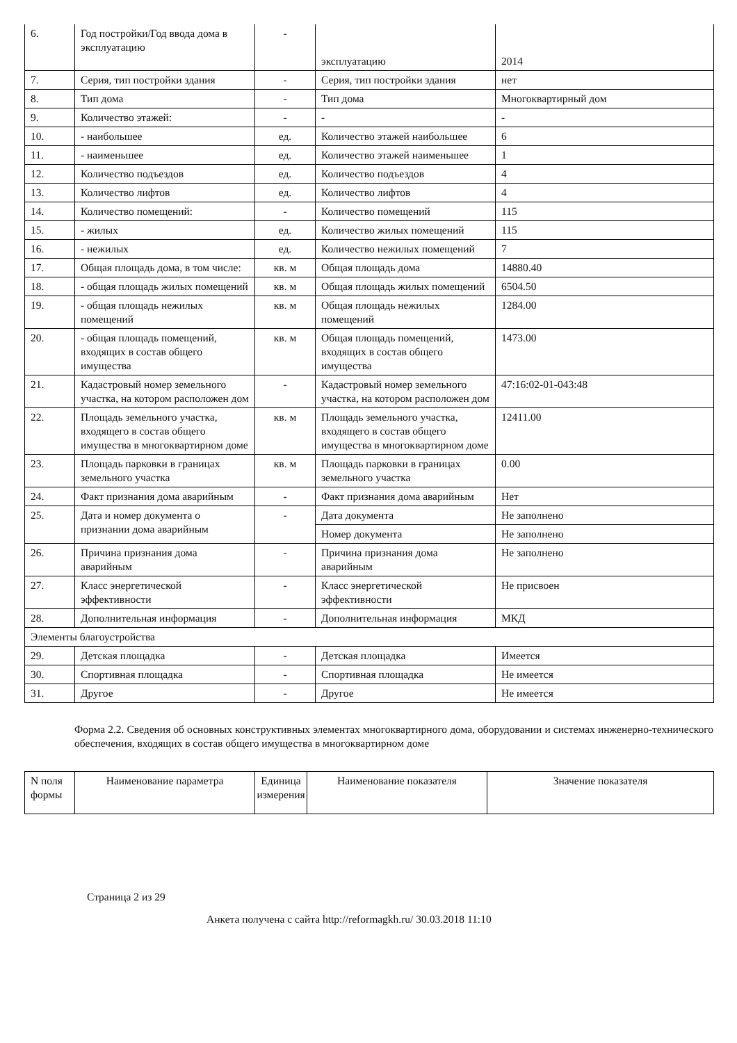| 6. | Год постройки/Год ввода дома в эксплуатацию | - | эксплуатацию | 2014 |
| 7. | Серия, тип постройки здания | - | Серия, тип постройки здания | нет |
| 8. | Тип дома | - | Тип дома | Многоквартирный дом |
| 9. | Количество этажей: | - | - | - |
| 10. | - наибольшее | ед. | Количество этажей наибольшее | 6 |
| 11. | - наименьшее | ед. | Количество этажей наименьшее | 1 |
| 12. | Количество подъездов | ед. | Количество подъездов | 4 |
| 13. | Количество лифтов | ед. | Количество лифтов | 4 |
| 14. | Количество помещений: | - | Количество помещений | 115 |
| 15. | - жилых | ед. | Количество жилых помещений | 115 |
| 16. | - нежилых | ед. | Количество нежилых помещений | 7 |
| 17. | Общая площадь дома, в том числе: | кв. м | Общая площадь дома | 14880.40 |
| 18. | - общая площадь жилых помещений | кв. м | Общая площадь жилых помещений | 6504.50 |
| 19. | - общая площадь нежилых помещений | кв. м | Общая площадь нежилых помещений | 1284.00 |
| 20. | - общая площадь помещений, входящих в состав общего имущества | кв. м | Общая площадь помещений, входящих в состав общего имущества | 1473.00 |
| 21. | Кадастровый номер земельного участка, на котором расположен дом | - | Кадастровый номер земельного участка, на котором расположен дом | 47:16:02-01-043:48 |
| 22. | Площадь земельного участка, входящего в состав общего имущества в многоквартирном доме | кв. м | Площадь земельного участка, входящего в состав общего имущества в многоквартирном доме | 12411.00 |
| 23. | Площадь парковки в границах земельного участка | кв. м | Площадь парковки в границах земельного участка | 0.00 |
| 24. | Факт признания дома аварийным | - | Факт признания дома аварийным | Нет |
| 25. | Дата и номер документа о признании дома аварийным | - | Дата документа | Не заполнено |
| | | | Номер документа | Не заполнено |
| 26. | Причина признания дома аварийным | - | Причина признания дома аварийным | Не заполнено |
| 27. | Класс энергетической эффективности | - | Класс энергетической эффективности | Не присвоен |
| 28. | Дополнительная информация | - | Дополнительная информация | МКД |
| Элементы благоустройства | | | | |
| 29. | Детская площадка | - | Детская площадка | Имеется |
| 30. | Спортивная площадка | - | Спортивная площадка | Не имеется |
| 31. | Другое | - | Другое | Не имеется |
Форма 2.2. Сведения об основных конструктивных элементах многоквартирного дома, оборудовании и системах инженерно-технического обеспечения, входящих в состав общего имущества в многоквартирном доме
| N поля формы | Наименование параметра | Единица измерения | Наименование показателя | Значение показателя |
| --- | --- | --- | --- | --- |
Страница 2 из 29
Анкета получена с сайта http://reformagkh.ru/ 30.03.2018 11:10